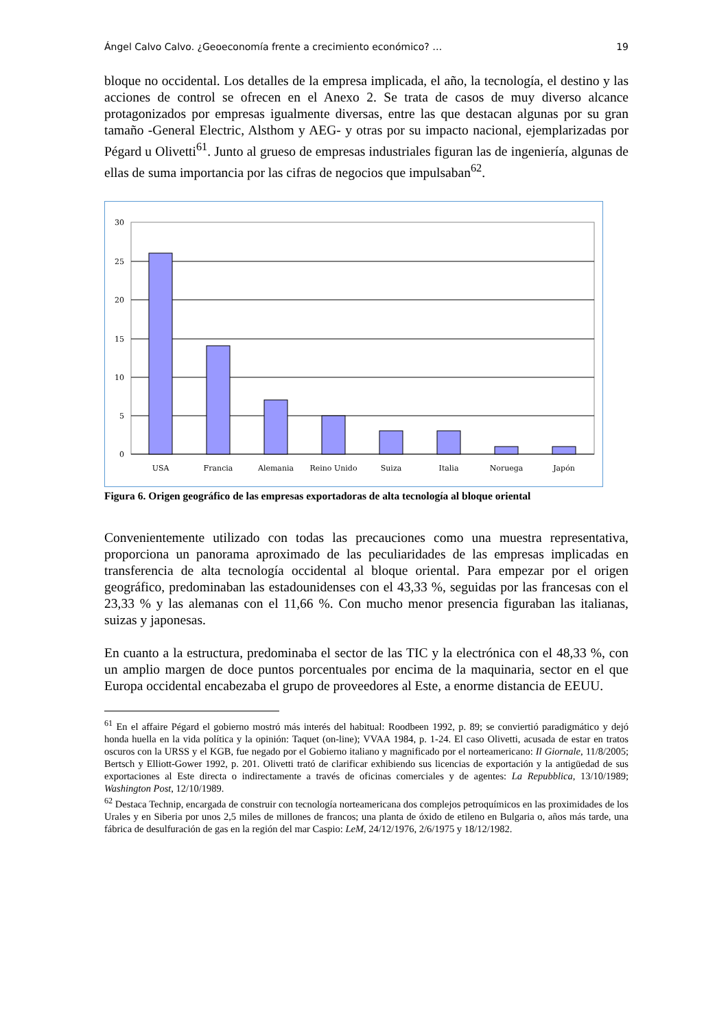Ángel Calvo Calvo. ¿Geoeconomía frente a crecimiento económico? … 19
bloque no occidental. Los detalles de la empresa implicada, el año, la tecnología, el destino y las acciones de control se ofrecen en el Anexo 2. Se trata de casos de muy diverso alcance protagonizados por empresas igualmente diversas, entre las que destacan algunas por su gran tamaño -General Electric, Alsthom y AEG- y otras por su impacto nacional, ejemplarizadas por Pégard u Olivetti<sup>61</sup>. Junto al grueso de empresas industriales figuran las de ingeniería, algunas de ellas de suma importancia por las cifras de negocios que impulsaban<sup>62</sup>.
30
25
20
15
10
5
0
USA
Francia
Alemania
Reino Unido
Suiza
Italia
Noruega
Japón
Figura 6. Origen geográfico de las empresas exportadoras de alta tecnología al bloque oriental
Convenientemente utilizado con todas las precauciones como una muestra representativa, proporciona un panorama aproximado de las peculiaridades de las empresas implicadas en transferencia de alta tecnología occidental al bloque oriental. Para empezar por el origen geográfico, predominaban las estadounidenses con el 43,33 %, seguidas por las francesas con el 23,33 % y las alemanas con el 11,66 %. Con mucho menor presencia figuraban las italianas, suizas y japonesas.
En cuanto a la estructura, predominaba el sector de las TIC y la electrónica con el 48,33 %, con un amplio margen de doce puntos porcentuales por encima de la maquinaria, sector en el que Europa occidental encabezaba el grupo de proveedores al Este, a enorme distancia de EEUU.
<sup>61</sup> En el affaire Pégard el gobierno mostró más interés del habitual: Roodbeen 1992, p. 89; se conviertió paradigmático y dejó honda huella en la vida política y la opinión: Taquet (on-line); VVAA 1984, p. 1-24. El caso Olivetti, acusada de estar en tratos oscuros con la URSS y el KGB, fue negado por el Gobierno italiano y magnificado por el norteamericano: Il Giornale, 11/8/2005; Bertsch y Elliott-Gower 1992, p. 201. Olivetti trató de clarificar exhibiendo sus licencias de exportación y la antigüedad de sus exportaciones al Este directa o indirectamente a través de oficinas comerciales y de agentes: La Repubblica, 13/10/1989; Washington Post, 12/10/1989.
<sup>62</sup> Destaca Technip, encargada de construir con tecnología norteamericana dos complejos petroquímicos en las proximidades de los Urales y en Siberia por unos 2,5 miles de millones de francos; una planta de óxido de etileno en Bulgaria o, años más tarde, una fábrica de desulfuración de gas en la región del mar Caspio: LeM, 24/12/1976, 2/6/1975 y 18/12/1982.